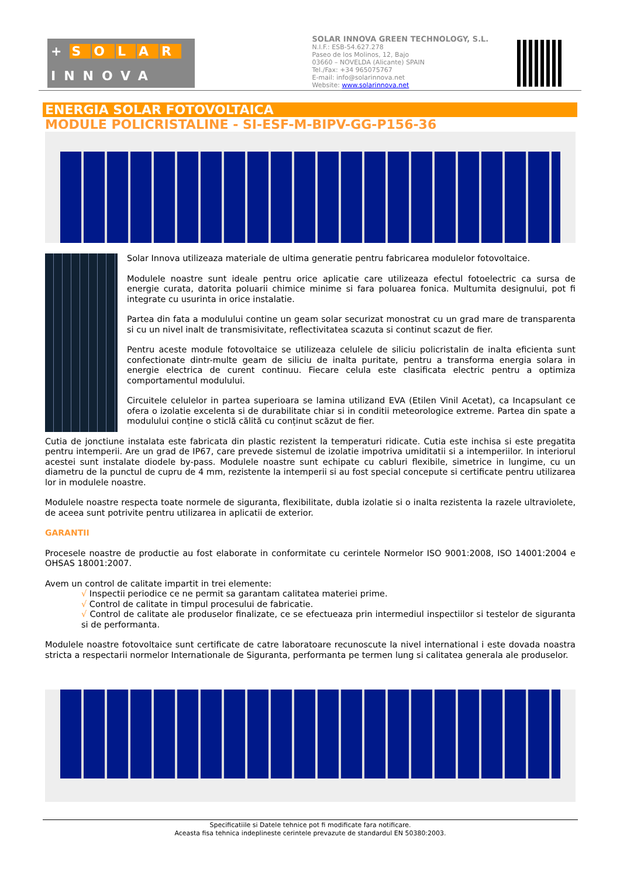+ SOLAR
INNOVA
SOLAR INNOVA GREEN TECHNOLOGY, S.L.
N.I.F.: ESB-54.627.278
Paseo de los Molinos, 12, Bajo
03660 – NOVELDA (Alicante) SPAIN
Tel./Fax: +34 965075767
E-mail: info@solarinnova.net
Website: www.solarinnova.net
ENERGIA SOLAR FOTOVOLTAICA
MODULE POLICRISTALINE - SI-ESF-M-BIPV-GG-P156-36
Solar Innova utilizeaza materiale de ultima generatie pentru fabricarea modulelor fotovoltaice.
Modulele noastre sunt ideale pentru orice aplicatie care utilizeaza efectul fotoelectric ca sursa de energie curata, datorita poluarii chimice minime si fara poluarea fonica. Multumita designului, pot fi integrate cu usurinta in orice instalatie.
Partea din fata a modulului contine un geam solar securizat monostrat cu un grad mare de transparenta si cu un nivel inalt de transmisivitate, reflectivitatea scazuta si continut scazut de fier.
Pentru aceste module fotovoltaice se utilizeaza celulele de siliciu policristalin de inalta eficienta sunt confectionate dintr-multe geam de siliciu de inalta puritate, pentru a transforma energia solara in energie electrica de curent continuu. Fiecare celula este clasificata electric pentru a optimiza comportamentul modulului.
Circuitele celulelor in partea superioara se lamina utilizand EVA (Etilen Vinil Acetat), ca Incapsulant ce ofera o izolatie excelenta si de durabilitate chiar si in conditii meteorologice extreme. Partea din spate a modulului conține o sticlă călită cu conținut scăzut de fier.
Cutia de jonctiune instalata este fabricata din plastic rezistent la temperaturi ridicate. Cutia este inchisa si este pregatita pentru intemperii. Are un grad de IP67, care prevede sistemul de izolatie impotriva umiditatii si a intemperiilor. In interiorul acestei sunt instalate diodele by-pass. Modulele noastre sunt echipate cu cabluri flexibile, simetrice in lungime, cu un diametru de la punctul de cupru de 4 mm, rezistente la intemperii si au fost special concepute si certificate pentru utilizarea lor in modulele noastre.
Modulele noastre respecta toate normele de siguranta, flexibilitate, dubla izolatie si o inalta rezistenta la razele ultraviolete, de aceea sunt potrivite pentru utilizarea in aplicatii de exterior.
GARANTII
Procesele noastre de productie au fost elaborate in conformitate cu cerintele Normelor ISO 9001:2008, ISO 14001:2004 e OHSAS 18001:2007.
Avem un control de calitate impartit in trei elemente:
√ Inspectii periodice ce ne permit sa garantam calitatea materiei prime.
√ Control de calitate in timpul procesului de fabricatie.
√ Control de calitate ale produselor finalizate, ce se efectueaza prin intermediul inspectiilor si testelor de siguranta si de performanta.
Modulele noastre fotovoltaice sunt certificate de catre laboratoare recunoscute la nivel international i este dovada noastra stricta a respectarii normelor Internationale de Siguranta, performanta pe termen lung si calitatea generala ale produselor.
Specificatiile si Datele tehnice pot fi modificate fara notificare.
Aceasta fisa tehnica indeplineste cerintele prevazute de standardul EN 50380:2003.